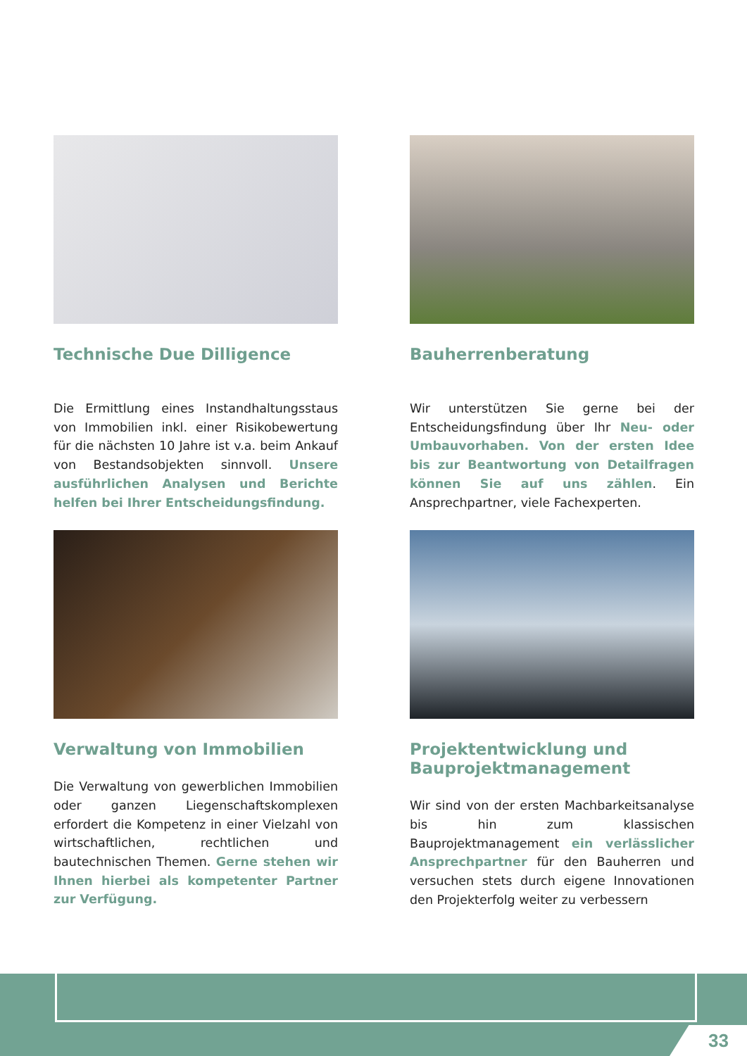Technische Due Dilligence
Die Ermittlung eines Instandhal­tungsstaus von Immobilien inkl. ein­er Risikobewertung für die nächsten 10 Jahre ist v.a. beim Ankauf von Bestands­objekten sinnvoll. Unsere ausführlichen Analysen und Berichte helfen bei Ihrer Entscheidungsfindung.
Bauherrenberatung
Wir unterstützen Sie gerne bei der Entscheidungsfindung über Ihr Neu- oder Umbauvorhaben. Von der ersten Idee bis zur Beantwortung von Detail­fragen können Sie auf uns zählen. Ein Ansprechpartner, viele Fachexperten.
Verwaltung von Immobilien
Die Verwaltung von gewerblichen Immo­bilien oder ganzen Liegenschaftskom­plexen erfordert die Kompetenz in einer Vielzahl von wirtschaftlichen, rechtlichen und bautechnischen Themen. Gerne stehen wir Ihnen hierbei als kompeten­ter Partner zur Verfügung.
Projektentwicklung und Bauprojektmanagement
Wir sind von der ersten Machbarkeit­sanalyse bis hin zum klassischen Bauprojektmanagement ein verlässli­cher Ansprechpartner für den Bauher­ren und versuchen stets durch eigene Innovationen den Projekterfolg weiter zu verbessern
33